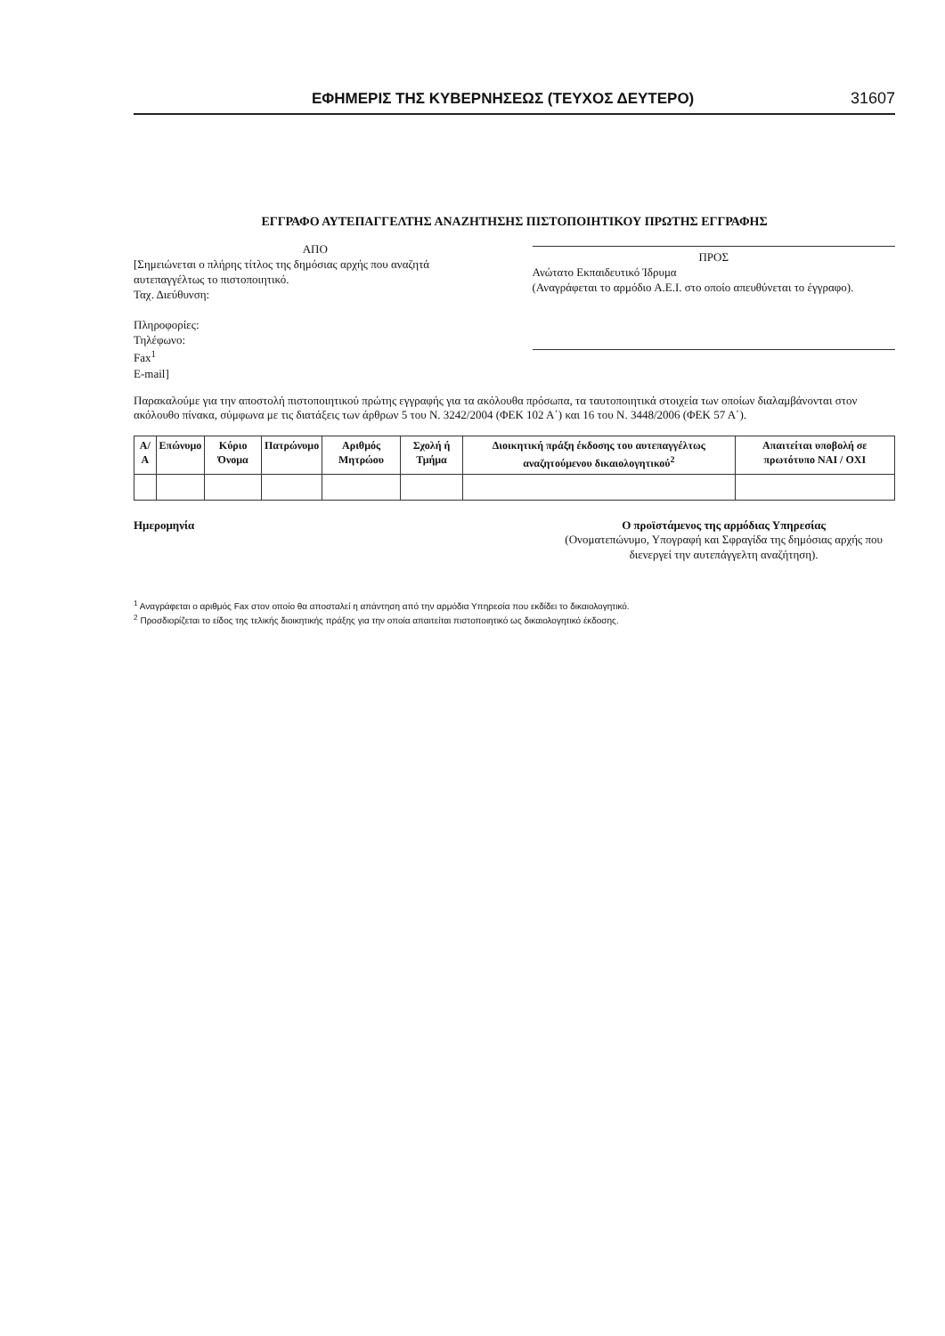ΕΦΗΜΕΡΙΣ ΤΗΣ ΚΥΒΕΡΝΗΣΕΩΣ (ΤΕΥΧΟΣ ΔΕΥΤΕΡΟ) 31607
ΕΓΓΡΑΦΟ ΑΥΤΕΠΑΓΓΕΛΤΗΣ ΑΝΑΖΗΤΗΣΗΣ ΠΙΣΤΟΠΟΙΗΤΙΚΟΥ ΠΡΩΤΗΣ ΕΓΓΡΑΦΗΣ
ΑΠΟ
[Σημειώνεται ο πλήρης τίτλος της δημόσιας αρχής που αναζητά αυτεπαγγέλτως το πιστοποιητικό.
Ταχ. Διεύθυνση:
Πληροφορίες:
Τηλέφωνο:
Fax<sup>1</sup>
E-mail]
ΠΡΟΣ
Ανώτατο Εκπαιδευτικό Ίδρυμα
(Αναγράφεται το αρμόδιο Α.Ε.Ι. στο οποίο απευθύνεται το έγγραφο).
Παρακαλούμε για την αποστολή πιστοποιητικού πρώτης εγγραφής για τα ακόλουθα πρόσωπα, τα ταυτοποιητικά στοιχεία των οποίων διαλαμβάνονται στον ακόλουθο πίνακα, σύμφωνα με τις διατάξεις των άρθρων 5 του Ν. 3242/2004 (ΦΕΚ 102 Α΄) και 16 του Ν. 3448/2006 (ΦΕΚ 57 Α΄).
| Α/Α | Επώνυμο | Κύριο Όνομα | Πατρώνυμο | Αριθμός Μητρώου | Σχολή ή Τμήμα | Διοικητική πράξη έκδοσης του αυτεπαγγέλτως αναζητούμενου δικαιολογητικού<sup>2</sup> | Απαιτείται υποβολή σε πρωτότυπο ΝΑΙ / ΟΧΙ |
| --- | --- | --- | --- | --- | --- | --- | --- |
Ημερομηνία Ο προϊστάμενος της αρμόδιας Υπηρεσίας
(Ονοματεπώνυμο, Υπογραφή και Σφραγίδα της δημόσιας αρχής που διενεργεί την αυτεπάγγελτη αναζήτηση).
<sup>1</sup> Αναγράφεται ο αριθμός Fax στον οποίο θα αποσταλεί η απάντηση από την αρμόδια Υπηρεσία που εκδίδει το δικαιολογητικό.
<sup>2</sup> Προσδιορίζεται το είδος της τελικής διοικητικής πράξης για την οποία απαιτείται πιστοποιητικό ως δικαιολογητικό έκδοσης.